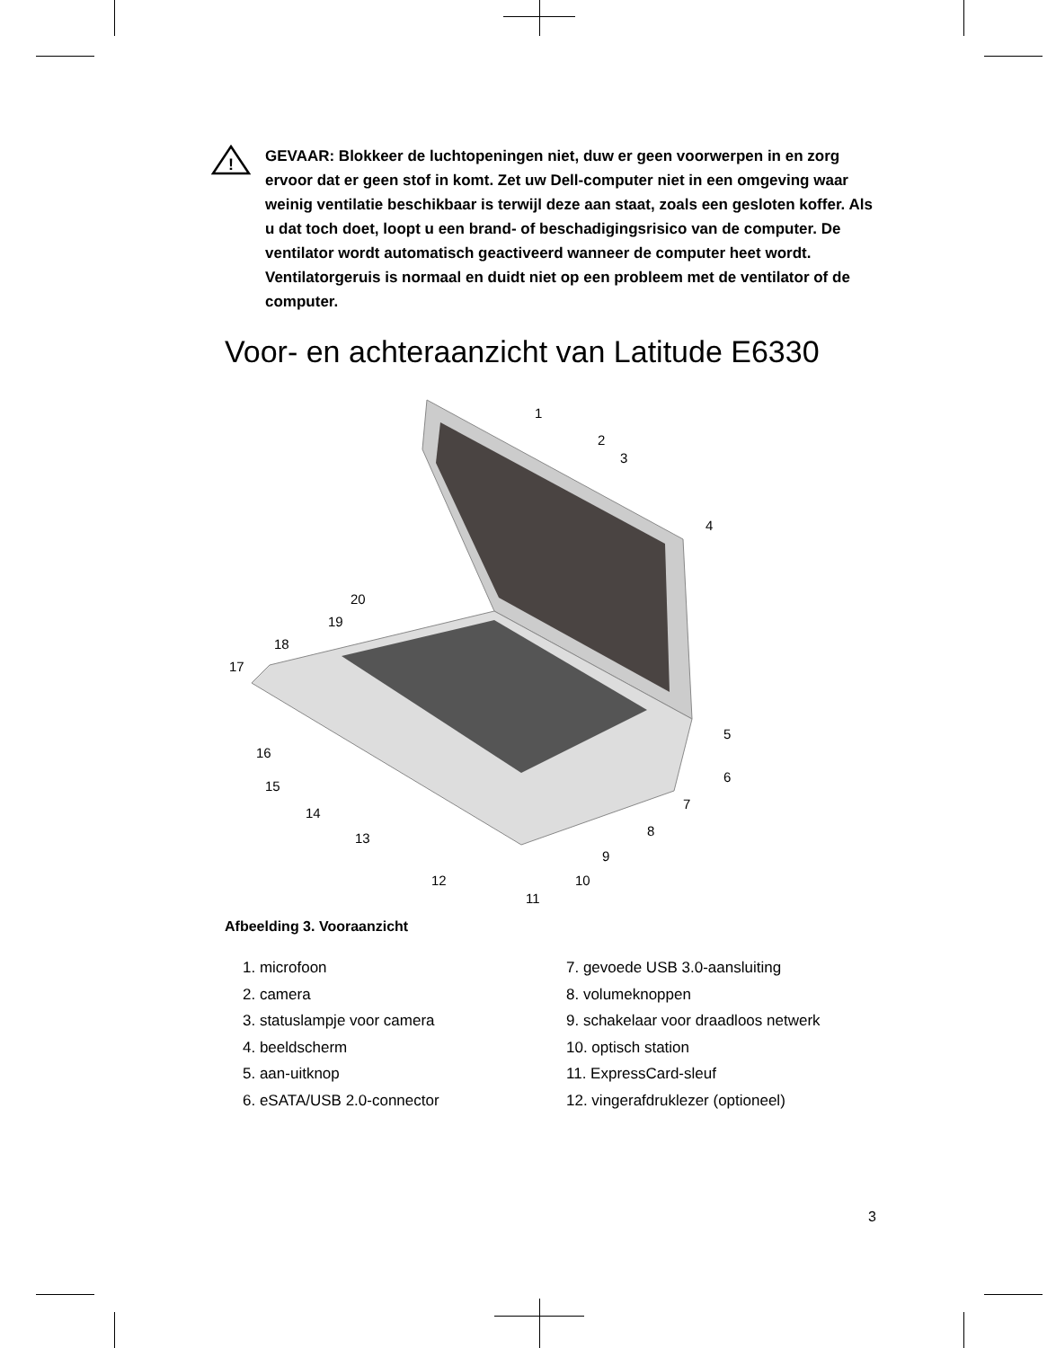!
GEVAAR: Blokkeer de luchtopeningen niet, duw er geen voorwerpen in en zorg ervoor dat er geen stof in komt. Zet uw Dell-computer niet in een omgeving waar weinig ventilatie beschikbaar is terwijl deze aan staat, zoals een gesloten koffer. Als u dat toch doet, loopt u een brand- of beschadigingsrisico van de computer. De ventilator wordt automatisch geactiveerd wanneer de computer heet wordt. Ventilatorgeruis is normaal en duidt niet op een probleem met de ventilator of de computer.
Voor- en achteraanzicht van Latitude E6330
1
2
3
4
5
6
7
8
9
10
11
12
13
14
15
16
17
18
19
20
Afbeelding 3. Vooraanzicht
1. microfoon
2. camera
3. statuslampje voor camera
4. beeldscherm
5. aan-uitknop
6. eSATA/USB 2.0-connector
7. gevoede USB 3.0-aansluiting
8. volumeknoppen
9. schakelaar voor draadloos netwerk
10. optisch station
11. ExpressCard-sleuf
12. vingerafdruklezer (optioneel)
3